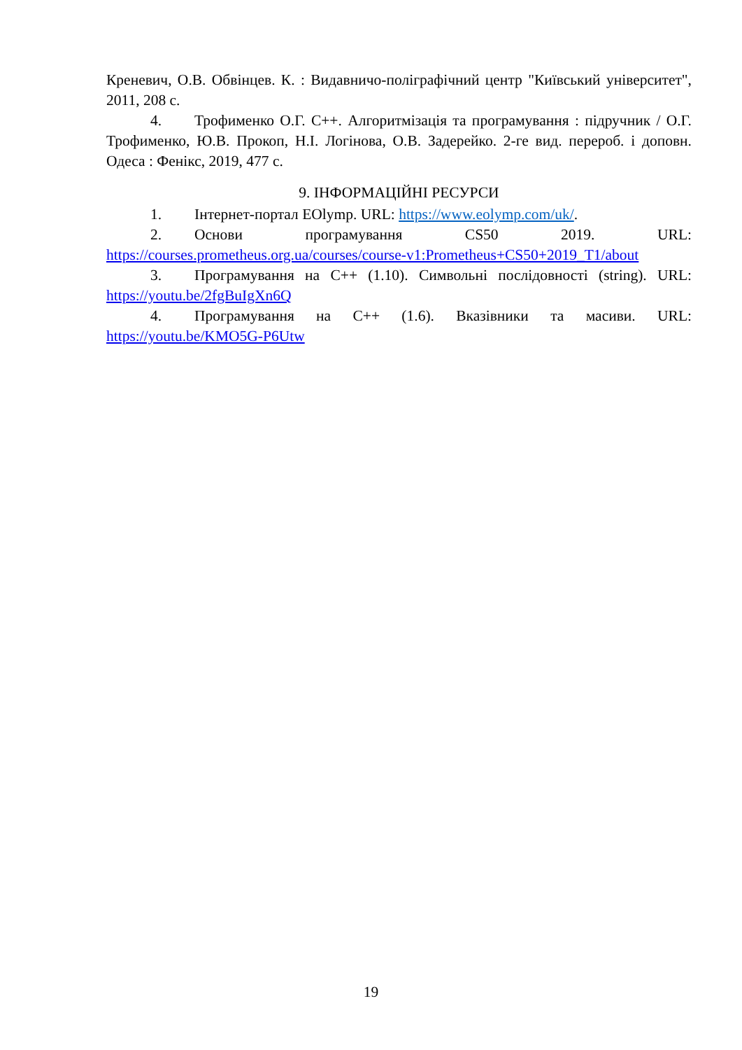Креневич, О.В. Обвінцев. К. : Видавничо-поліграфічний центр "Київський університет", 2011, 208 с.
4. Трофименко О.Г. С++. Алгоритмізація та програмування : підручник / О.Г. Трофименко, Ю.В. Прокоп, Н.І. Логінова, О.В. Задерейко. 2-ге вид. перероб. і доповн. Одеса : Фенікс, 2019, 477 с.
9. ІНФОРМАЦІЙНІ РЕСУРСИ
1. Інтернет-портал EOlymp. URL: https://www.eolymp.com/uk/.
2. Основи програмування CS50 2019. URL: https://courses.prometheus.org.ua/courses/course-v1:Prometheus+CS50+2019_T1/about
3. Програмування на С++ (1.10). Символьні послідовності (string). URL: https://youtu.be/2fgBuIgXn6Q
4. Програмування на С++ (1.6). Вказівники та масиви. URL: https://youtu.be/KMO5G-P6Utw
19